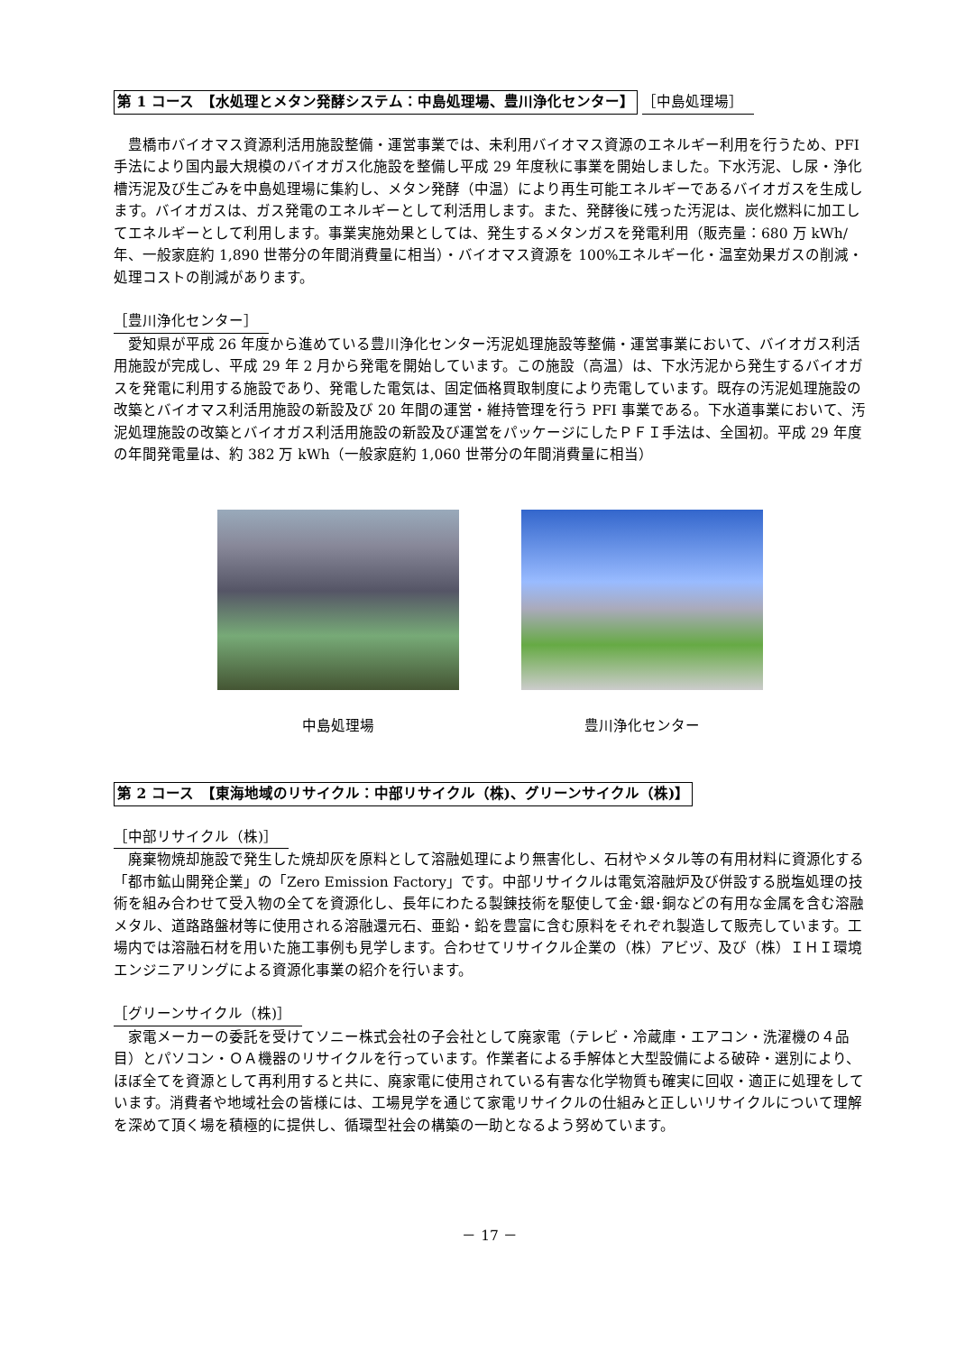第 1 コース　【水処理とメタン発酵システム：中島処理場、豊川浄化センター】
［中島処理場］
豊橋市バイオマス資源利活用施設整備・運営事業では、未利用バイオマス資源のエネルギー利用を行うため、PFI 手法により国内最大規模のバイオガス化施設を整備し平成 29 年度秋に事業を開始しました。下水汚泥、し尿・浄化槽汚泥及び生ごみを中島処理場に集約し、メタン発酵（中温）により再生可能エネルギーであるバイオガスを生成します。バイオガスは、ガス発電のエネルギーとして利活用します。また、発酵後に残った汚泥は、炭化燃料に加工してエネルギーとして利用します。事業実施効果としては、発生するメタンガスを発電利用（販売量：680 万 kWh/年、一般家庭約 1,890 世帯分の年間消費量に相当）・バイオマス資源を 100%エネルギー化・温室効果ガスの削減・処理コストの削減があります。
［豊川浄化センター］
愛知県が平成 26 年度から進めている豊川浄化センター汚泥処理施設等整備・運営事業において、バイオガス利活用施設が完成し、平成 29 年 2 月から発電を開始しています。この施設（高温）は、下水汚泥から発生するバイオガスを発電に利用する施設であり、発電した電気は、固定価格買取制度により売電しています。既存の汚泥処理施設の改築とバイオマス利活用施設の新設及び 20 年間の運営・維持管理を行う PFI 事業である。下水道事業において、汚泥処理施設の改築とバイオガス利活用施設の新設及び運営をパッケージにしたＰＦＩ手法は、全国初。平成 29 年度の年間発電量は、約 382 万 kWh（一般家庭約 1,060 世帯分の年間消費量に相当）
中島処理場 豊川浄化センター
第 2 コース　【東海地域のリサイクル：中部リサイクル（株)、グリーンサイクル（株)】
［中部リサイクル（株)］
廃棄物焼却施設で発生した焼却灰を原料として溶融処理により無害化し、石材やメタル等の有用材料に資源化する「都市鉱山開発企業」の「Zero Emission Factory」です。中部リサイクルは電気溶融炉及び併設する脱塩処理の技術を組み合わせて受入物の全てを資源化し、長年にわたる製錬技術を駆使して金･銀･銅などの有用な金属を含む溶融メタル、道路路盤材等に使用される溶融還元石、亜鉛・鉛を豊富に含む原料をそれぞれ製造して販売しています。工場内では溶融石材を用いた施工事例も見学します。合わせてリサイクル企業の（株）アビヅ、及び（株）ＩＨＩ環境エンジニアリングによる資源化事業の紹介を行います。
［グリーンサイクル（株)］
家電メーカーの委託を受けてソニー株式会社の子会社として廃家電（テレビ・冷蔵庫・エアコン・洗濯機の４品目）とパソコン・ＯＡ機器のリサイクルを行っています。作業者による手解体と大型設備による破砕・選別により、ほぼ全てを資源として再利用すると共に、廃家電に使用されている有害な化学物質も確実に回収・適正に処理をしています。消費者や地域社会の皆様には、工場見学を通じて家電リサイクルの仕組みと正しいリサイクルについて理解を深めて頂く場を積極的に提供し、循環型社会の構築の一助となるよう努めています。
－ 17 －